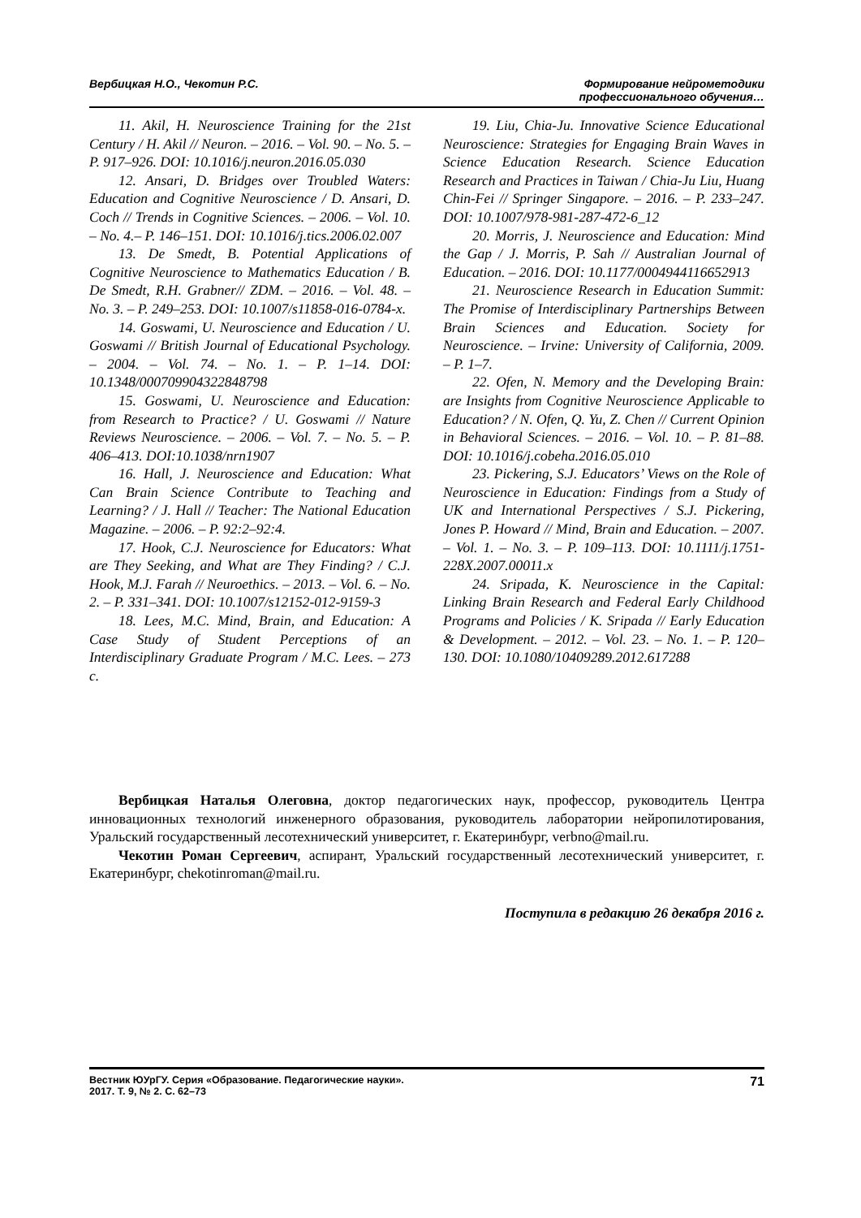Вербицкая Н.О., Чекотин Р.С. Формирование нейрометодики
профессионального обучения…
11. Akil, H. Neuroscience Training for the 21st Century / H. Akil // Neuron. – 2016. – Vol. 90. – No. 5. – P. 917–926. DOI: 10.1016/j.neuron.2016.05.030
12. Ansari, D. Bridges over Troubled Waters: Education and Cognitive Neuroscience / D. Ansari, D. Coch // Trends in Cognitive Sciences. – 2006. – Vol. 10. – No. 4.– P. 146–151. DOI: 10.1016/j.tics.2006.02.007
13. De Smedt, B. Potential Applications of Cognitive Neuroscience to Mathematics Education / B. De Smedt, R.H. Grabner// ZDM. – 2016. – Vol. 48. – No. 3. – P. 249–253. DOI: 10.1007/s11858-016-0784-x.
14. Goswami, U. Neuroscience and Education / U. Goswami // British Journal of Educational Psychology. – 2004. – Vol. 74. – No. 1. – P. 1–14. DOI: 10.1348/000709904322848798
15. Goswami, U. Neuroscience and Education: from Research to Practice? / U. Goswami // Nature Reviews Neuroscience. – 2006. – Vol. 7. – No. 5. – P. 406–413. DOI:10.1038/nrn1907
16. Hall, J. Neuroscience and Education: What Can Brain Science Contribute to Teaching and Learning? / J. Hall // Teacher: The National Education Magazine. – 2006. – P. 92:2–92:4.
17. Hook, C.J. Neuroscience for Educators: What are They Seeking, and What are They Finding? / C.J. Hook, M.J. Farah // Neuroethics. – 2013. – Vol. 6. – No. 2. – P. 331–341. DOI: 10.1007/s12152-012-9159-3
18. Lees, M.C. Mind, Brain, and Education: A Case Study of Student Perceptions of an Interdisciplinary Graduate Program / M.C. Lees. – 273 c.
19. Liu, Chia-Ju. Innovative Science Educational Neuroscience: Strategies for Engaging Brain Waves in Science Education Research. Science Education Research and Practices in Taiwan / Chia-Ju Liu, Huang Chin-Fei // Springer Singapore. – 2016. – P. 233–247. DOI: 10.1007/978-981-287-472-6_12
20. Morris, J. Neuroscience and Education: Mind the Gap / J. Morris, P. Sah // Australian Journal of Education. – 2016. DOI: 10.1177/0004944116652913
21. Neuroscience Research in Education Summit: The Promise of Interdisciplinary Partnerships Between Brain Sciences and Education. Society for Neuroscience. – Irvine: University of California, 2009. – P. 1–7.
22. Ofen, N. Memory and the Developing Brain: are Insights from Cognitive Neuroscience Applicable to Education? / N. Ofen, Q. Yu, Z. Chen // Current Opinion in Behavioral Sciences. – 2016. – Vol. 10. – P. 81–88. DOI: 10.1016/j.cobeha.2016.05.010
23. Pickering, S.J. Educators’ Views on the Role of Neuroscience in Education: Findings from a Study of UK and International Perspectives / S.J. Pickering, Jones P. Howard // Mind, Brain and Education. – 2007. – Vol. 1. – No. 3. – P. 109–113. DOI: 10.1111/j.1751-228X.2007.00011.x
24. Sripada, K. Neuroscience in the Capital: Linking Brain Research and Federal Early Childhood Programs and Policies / K. Sripada // Early Education & Development. – 2012. – Vol. 23. – No. 1. – P. 120–130. DOI: 10.1080/10409289.2012.617288
Вербицкая Наталья Олеговна, доктор педагогических наук, профессор, руководитель Центра инновационных технологий инженерного образования, руководитель лаборатории нейропилотирования, Уральский государственный лесотехнический университет, г. Екатеринбург, verbno@mail.ru.
Чекотин Роман Сергеевич, аспирант, Уральский государственный лесотехнический университет, г. Екатеринбург, chekotinroman@mail.ru.
Поступила в редакцию 26 декабря 2016 г.
Вестник ЮУрГУ. Серия «Образование. Педагогические науки».
2017. Т. 9, № 2. С. 62–73
71